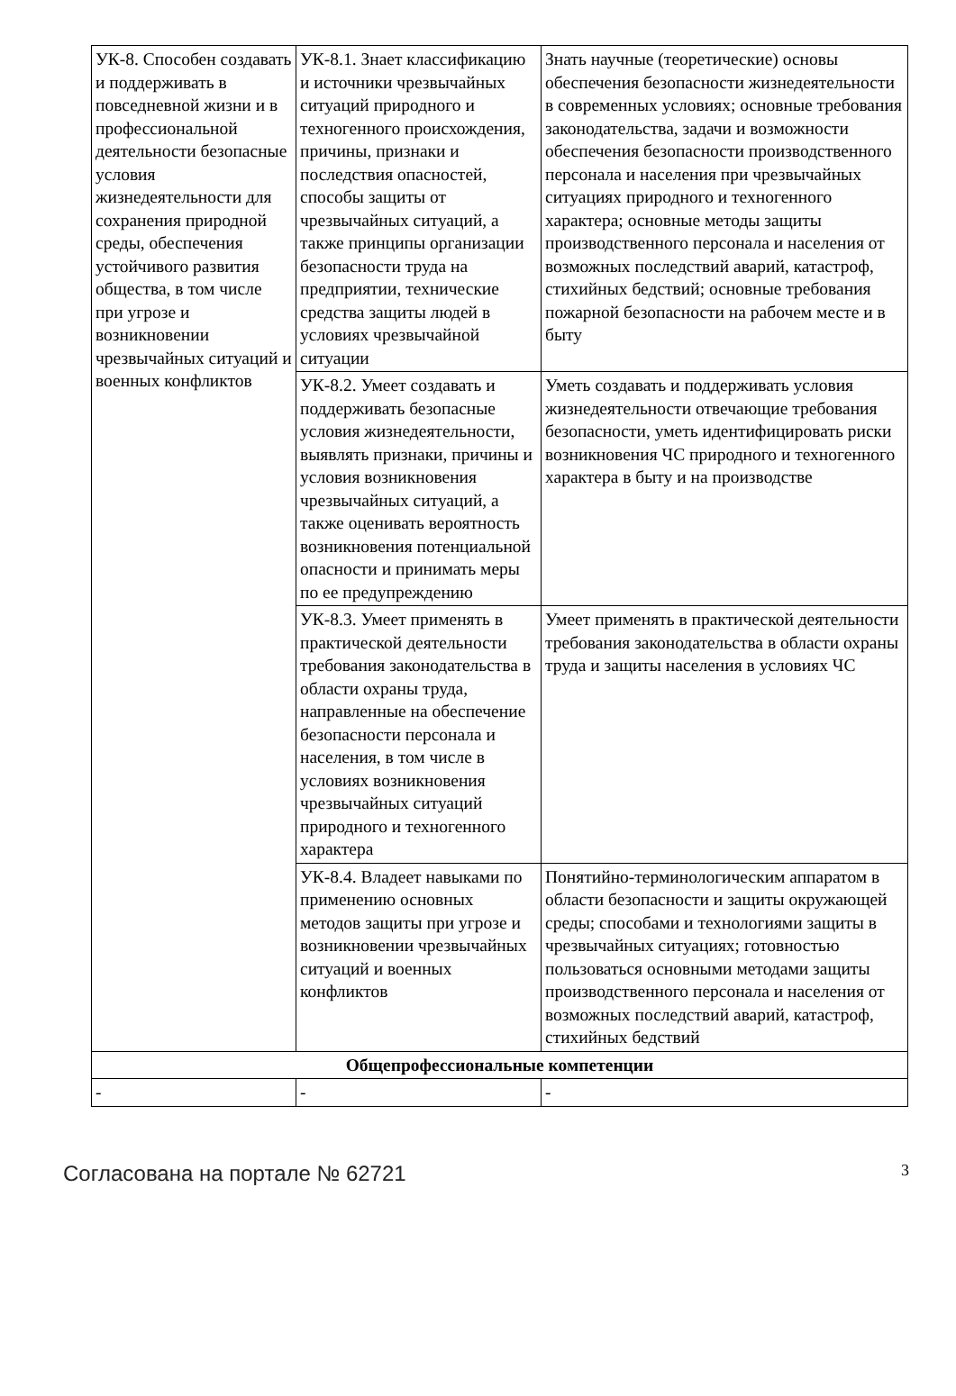| УК-8. Способен создавать и поддерживать в повседневной жизни и в профессиональной деятельности безопасные условия жизнедеятельности для сохранения природной среды, обеспечения устойчивого развития общества, в том числе при угрозе и возникновении чрезвычайных ситуаций и военных конфликтов | УК-8.1. Знает классификацию и источники чрезвычайных ситуаций природного и техногенного происхождения, причины, признаки и последствия опасностей, способы защиты от чрезвычайных ситуаций, а также принципы организации безопасности труда на предприятии, технические средства защиты людей в условиях чрезвычайной ситуации | Знать научные (теоретические) основы обеспечения безопасности жизнедеятельности в современных условиях; основные требования законодательства, задачи и возможности обеспечения безопасности производственного персонала и населения при чрезвычайных ситуациях природного и техногенного характера; основные методы защиты производственного персонала и населения от возможных последствий аварий, катастроф, стихийных бедствий; основные требования пожарной безопасности на рабочем месте и в быту |
| | УК-8.2. Умеет создавать и поддерживать безопасные условия жизнедеятельности, выявлять признаки, причины и условия возникновения чрезвычайных ситуаций, а также оценивать вероятность возникновения потенциальной опасности и принимать меры по ее предупреждению | Уметь создавать и поддерживать условия жизнедеятельности отвечающие требования безопасности, уметь идентифицировать риски возникновения ЧС природного и техногенного характера в быту и на производстве |
| | УК-8.3. Умеет применять в практической деятельности требования законодательства в области охраны труда, направленные на обеспечение безопасности персонала и населения, в том числе в условиях возникновения чрезвычайных ситуаций природного и техногенного характера | Умеет применять в практической деятельности требования законодательства в области охраны труда и защиты населения в условиях ЧС |
| | УК-8.4. Владеет навыками по применению основных методов защиты при угрозе и возникновении чрезвычайных ситуаций и военных конфликтов | Понятийно-терминологическим аппаратом в области безопасности и защиты окружающей среды; способами и технологиями защиты в чрезвычайных ситуациях; готовностью пользоваться основными методами защиты производственного персонала и населения от возможных последствий аварий, катастроф, стихийных бедствий |
| Общепрофессиональные компетенции | | |
| - | - | - |
Согласована на портале № 62721 3